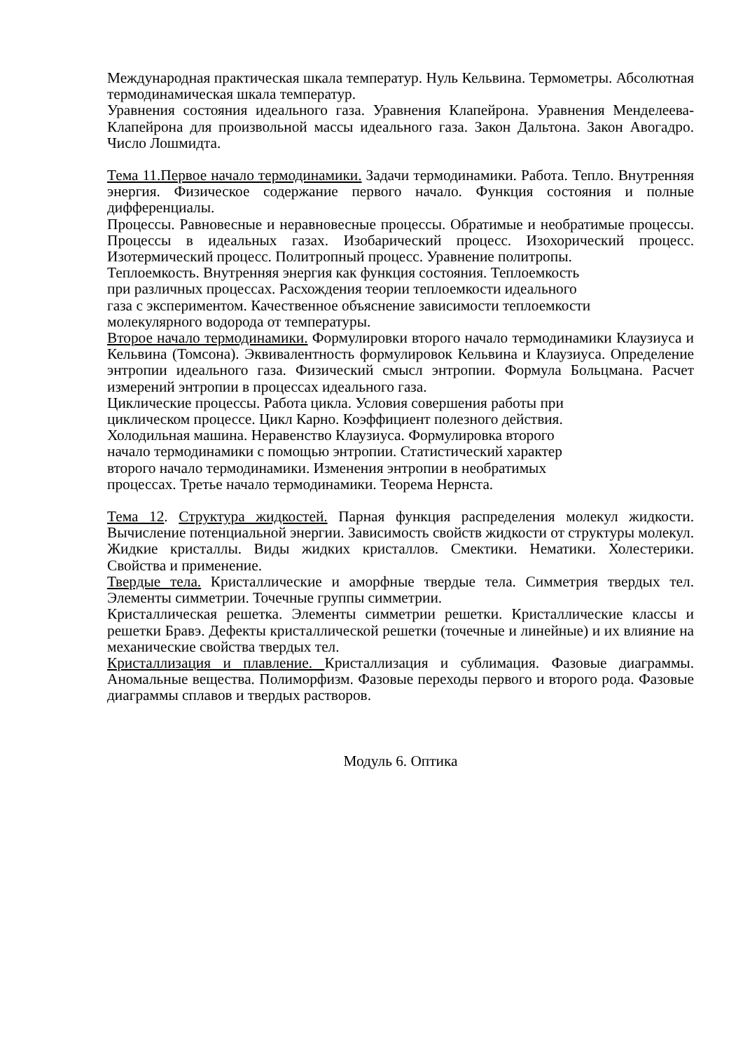Международная практическая шкала температур. Нуль Кельвина. Термометры. Абсолютная термодинамическая шкала температур.
Уравнения состояния идеального газа. Уравнения Клапейрона. Уравнения Менделеева-Клапейрона для произвольной массы идеального газа. Закон Дальтона. Закон Авогадро. Число Лошмидта.
Тема 11.Первое начало термодинамики. Задачи термодинамики. Работа. Тепло. Внутренняя энергия. Физическое содержание первого начало. Функция состояния и полные дифференциалы.
Процессы. Равновесные и неравновесные процессы. Обратимые и необратимые процессы. Процессы в идеальных газах. Изобарический процесс. Изохорический процесс. Изотермический процесс. Политропный процесс. Уравнение политропы.
Теплоемкость. Внутренняя энергия как функция состояния. Теплоемкость
при различных процессах. Расхождения теории теплоемкости идеального
газа с экспериментом. Качественное объяснение зависимости теплоемкости
молекулярного водорода от температуры.
Второе начало термодинамики. Формулировки второго начало термодинамики Клаузиуса и Кельвина (Томсона). Эквивалентность формулировок Кельвина и Клаузиуса. Определение энтропии идеального газа. Физический смысл энтропии. Формула Больцмана. Расчет измерений энтропии в процессах идеального газа.
Циклические процессы. Работа цикла. Условия совершения работы при
циклическом процессе. Цикл Карно. Коэффициент полезного действия.
Холодильная машина. Неравенство Клаузиуса. Формулировка второго
начало термодинамики с помощью энтропии. Статистический характер
второго начало термодинамики. Изменения энтропии в необратимых
процессах. Третье начало термодинамики. Теорема Нернста.
Тема 12. Структура жидкостей. Парная функция распределения молекул жидкости. Вычисление потенциальной энергии. Зависимость свойств жидкости от структуры молекул. Жидкие кристаллы. Виды жидких кристаллов. Смектики. Нематики. Холестерики. Свойства и применение.
Твердые тела. Кристаллические и аморфные твердые тела. Симметрия твердых тел. Элементы симметрии. Точечные группы симметрии.
Кристаллическая решетка. Элементы симметрии решетки. Кристаллические классы и решетки Бравэ. Дефекты кристаллической решетки (точечные и линейные) и их влияние на механические свойства твердых тел.
Кристаллизация и плавление. Кристаллизация и сублимация. Фазовые диаграммы. Аномальные вещества. Полиморфизм. Фазовые переходы первого и второго рода. Фазовые диаграммы сплавов и твердых растворов.
Модуль 6. Оптика